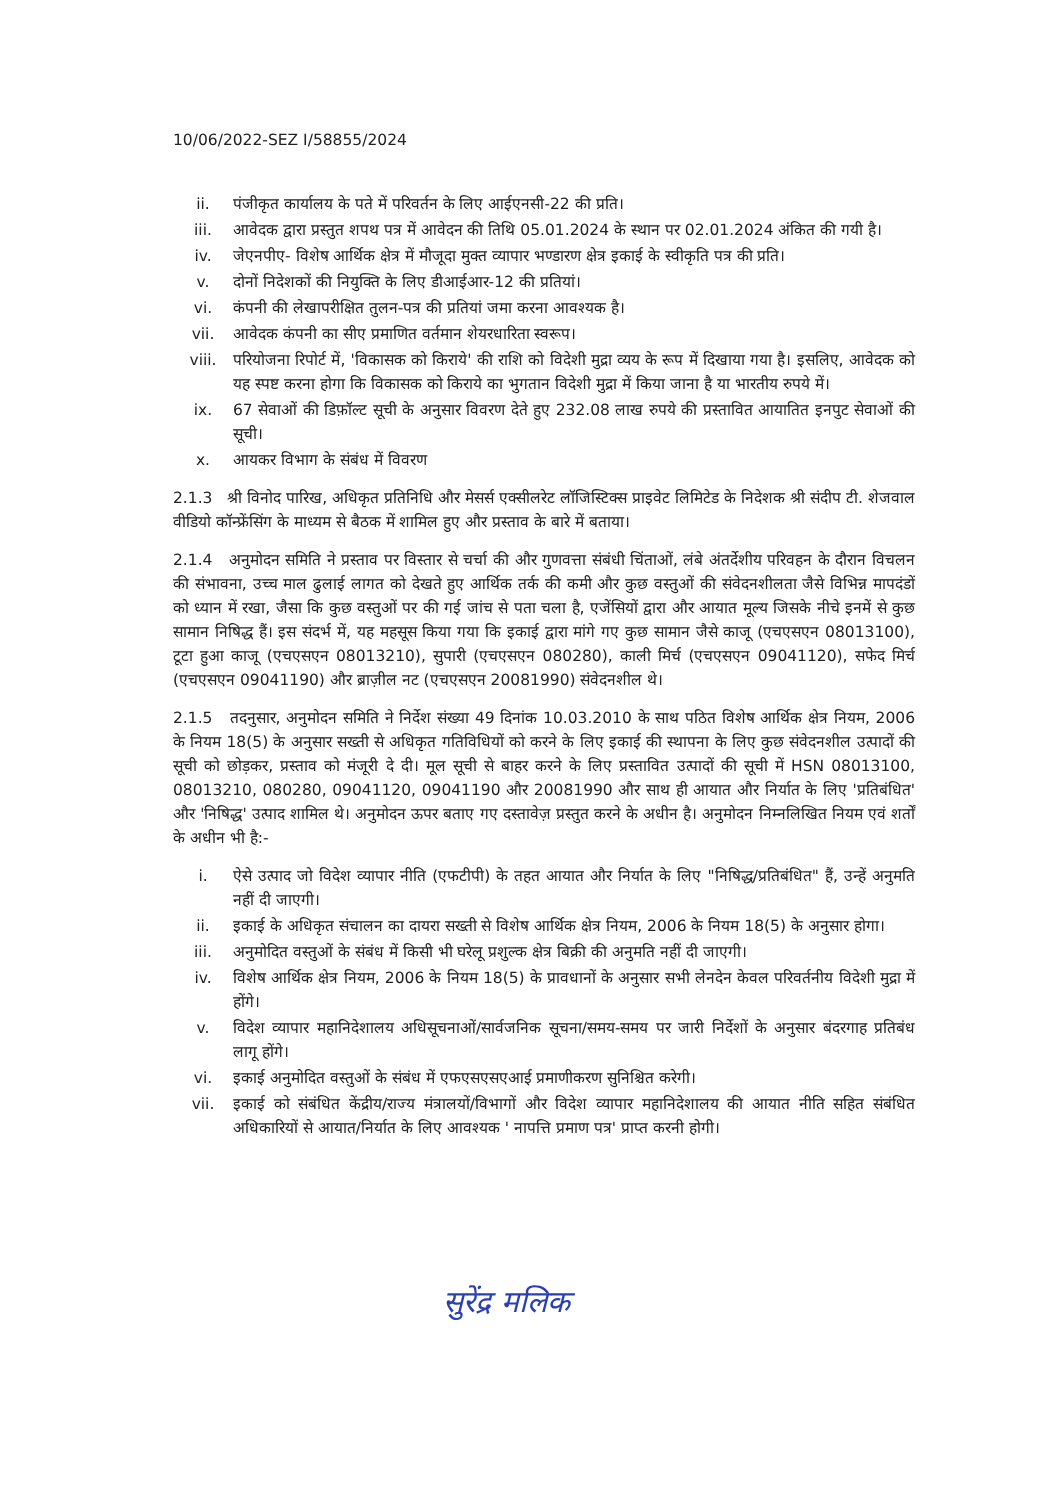10/06/2022-SEZ I/58855/2024
ii. पंजीकृत कार्यालय के पते में परिवर्तन के लिए आईएनसी-22 की प्रति।
iii. आवेदक द्वारा प्रस्तुत शपथ पत्र में आवेदन की तिथि 05.01.2024 के स्थान पर 02.01.2024 अंकित की गयी है।
iv. जेएनपीए- विशेष आर्थिक क्षेत्र में मौजूदा मुक्त व्यापार भण्डारण क्षेत्र इकाई के स्वीकृति पत्र की प्रति।
v. दोनों निदेशकों की नियुक्ति के लिए डीआईआर-12 की प्रतियां।
vi. कंपनी की लेखापरीक्षित तुलन-पत्र की प्रतियां जमा करना आवश्यक है।
vii. आवेदक कंपनी का सीए प्रमाणित वर्तमान शेयरधारिता स्वरूप।
viii. परियोजना रिपोर्ट में, 'विकासक को किराये' की राशि को विदेशी मुद्रा व्यय के रूप में दिखाया गया है। इसलिए, आवेदक को यह स्पष्ट करना होगा कि विकासक को किराये का भुगतान विदेशी मुद्रा में किया जाना है या भारतीय रुपये में।
ix. 67 सेवाओं की डिफ़ॉल्ट सूची के अनुसार विवरण देते हुए 232.08 लाख रुपये की प्रस्तावित आयातित इनपुट सेवाओं की सूची।
x. आयकर विभाग के संबंध में विवरण
2.1.3 श्री विनोद पारिख, अधिकृत प्रतिनिधि और मेसर्स एक्सीलरेट लॉजिस्टिक्स प्राइवेट लिमिटेड के निदेशक श्री संदीप टी. शेजवाल वीडियो कॉन्फ्रेंसिंग के माध्यम से बैठक में शामिल हुए और प्रस्ताव के बारे में बताया।
2.1.4 अनुमोदन समिति ने प्रस्ताव पर विस्तार से चर्चा की और गुणवत्ता संबंधी चिंताओं, लंबे अंतर्देशीय परिवहन के दौरान विचलन की संभावना, उच्च माल ढुलाई लागत को देखते हुए आर्थिक तर्क की कमी और कुछ वस्तुओं की संवेदनशीलता जैसे विभिन्न मापदंडों को ध्यान में रखा, जैसा कि कुछ वस्तुओं पर की गई जांच से पता चला है, एजेंसियों द्वारा और आयात मूल्य जिसके नीचे इनमें से कुछ सामान निषिद्ध हैं। इस संदर्भ में, यह महसूस किया गया कि इकाई द्वारा मांगे गए कुछ सामान जैसे काजू (एचएसएन 08013100), टूटा हुआ काजू (एचएसएन 08013210), सुपारी (एचएसएन 080280), काली मिर्च (एचएसएन 09041120), सफेद मिर्च (एचएसएन 09041190) और ब्राज़ील नट (एचएसएन 20081990) संवेदनशील थे।
2.1.5 तदनुसार, अनुमोदन समिति ने निर्देश संख्या 49 दिनांक 10.03.2010 के साथ पठित विशेष आर्थिक क्षेत्र नियम, 2006 के नियम 18(5) के अनुसार सख्ती से अधिकृत गतिविधियों को करने के लिए इकाई की स्थापना के लिए कुछ संवेदनशील उत्पादों की सूची को छोड़कर, प्रस्ताव को मंजूरी दे दी। मूल सूची से बाहर करने के लिए प्रस्तावित उत्पादों की सूची में HSN 08013100, 08013210, 080280, 09041120, 09041190 और 20081990 और साथ ही आयात और निर्यात के लिए 'प्रतिबंधित' और 'निषिद्ध' उत्पाद शामिल थे। अनुमोदन ऊपर बताए गए दस्तावेज़ प्रस्तुत करने के अधीन है। अनुमोदन निम्नलिखित नियम एवं शर्तों के अधीन भी है:-
i. ऐसे उत्पाद जो विदेश व्यापार नीति (एफटीपी) के तहत आयात और निर्यात के लिए "निषिद्ध/प्रतिबंधित" हैं, उन्हें अनुमति नहीं दी जाएगी।
ii. इकाई के अधिकृत संचालन का दायरा सख्ती से विशेष आर्थिक क्षेत्र नियम, 2006 के नियम 18(5) के अनुसार होगा।
iii. अनुमोदित वस्तुओं के संबंध में किसी भी घरेलू प्रशुल्क क्षेत्र बिक्री की अनुमति नहीं दी जाएगी।
iv. विशेष आर्थिक क्षेत्र नियम, 2006 के नियम 18(5) के प्रावधानों के अनुसार सभी लेनदेन केवल परिवर्तनीय विदेशी मुद्रा में होंगे।
v. विदेश व्यापार महानिदेशालय अधिसूचनाओं/सार्वजनिक सूचना/समय-समय पर जारी निर्देशों के अनुसार बंदरगाह प्रतिबंध लागू होंगे।
vi. इकाई अनुमोदित वस्तुओं के संबंध में एफएसएसएआई प्रमाणीकरण सुनिश्चित करेगी।
vii. इकाई को संबंधित केंद्रीय/राज्य मंत्रालयों/विभागों और विदेश व्यापार महानिदेशालय की आयात नीति सहित संबंधित अधिकारियों से आयात/निर्यात के लिए आवश्यक ' नापत्ति प्रमाण पत्र' प्राप्त करनी होगी।
सुरेंद्र मलिक